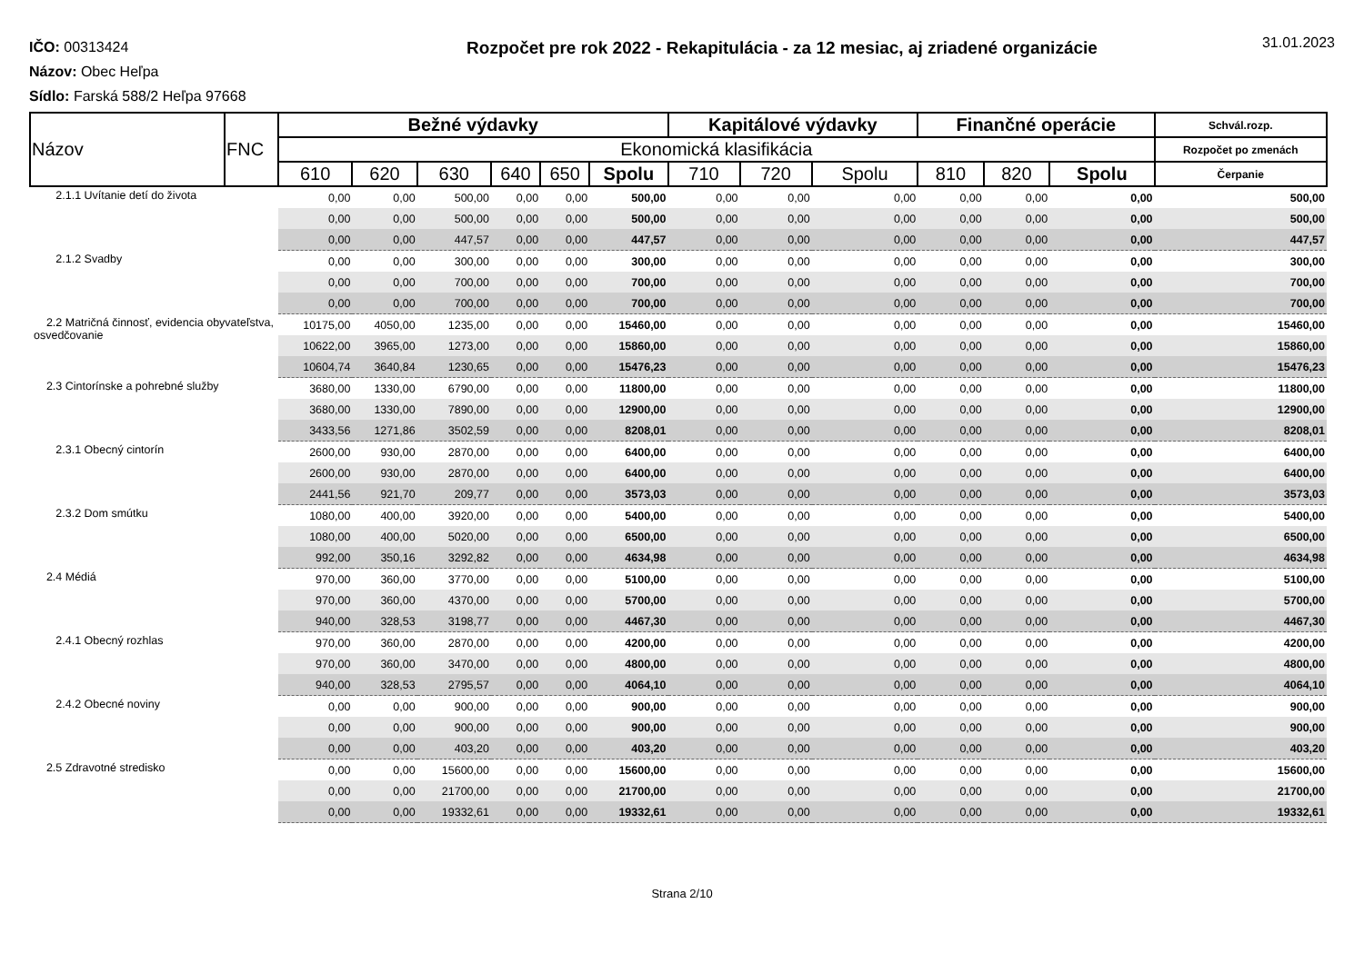IČO: 00313424
Názov: Obec Heľpa
Sídlo: Farská 588/2 Heľpa 97668
Rozpočet pre rok 2022 - Rekapitulácia - za 12 mesiac, aj zriadené organizácie
31.01.2023
| Názov | FNC | Bežné výdavky | | | | | | Kapitálové výdavky | | | Finančné operácie | | | Schvál.rozp. |
| --- | --- | --- | --- | --- | --- | --- | --- | --- | --- | --- | --- | --- | --- | --- |
| | | Ekonomická klasifikácia | | | | | | | | | | | | Rozpočet po zmenách |
| | | 610 | 620 | 630 | 640 | 650 | Spolu | 710 | 720 | Spolu | 810 | 820 | Spolu | Čerpanie |
| 2.1.1 Uvítanie detí do života | | 0,00 | 0,00 | 500,00 | 0,00 | 0,00 | 500,00 | 0,00 | 0,00 | 0,00 | 0,00 | 0,00 | 0,00 | 500,00 |
| | | 0,00 | 0,00 | 500,00 | 0,00 | 0,00 | 500,00 | 0,00 | 0,00 | 0,00 | 0,00 | 0,00 | 0,00 | 500,00 |
| | | 0,00 | 0,00 | 447,57 | 0,00 | 0,00 | 447,57 | 0,00 | 0,00 | 0,00 | 0,00 | 0,00 | 0,00 | 447,57 |
| 2.1.2 Svadby | | 0,00 | 0,00 | 300,00 | 0,00 | 0,00 | 300,00 | 0,00 | 0,00 | 0,00 | 0,00 | 0,00 | 0,00 | 300,00 |
| | | 0,00 | 0,00 | 700,00 | 0,00 | 0,00 | 700,00 | 0,00 | 0,00 | 0,00 | 0,00 | 0,00 | 0,00 | 700,00 |
| | | 0,00 | 0,00 | 700,00 | 0,00 | 0,00 | 700,00 | 0,00 | 0,00 | 0,00 | 0,00 | 0,00 | 0,00 | 700,00 |
| 2.2 Matričná činnosť, evidencia obyvateľstva, osvedčovanie | | 10175,00 | 4050,00 | 1235,00 | 0,00 | 0,00 | 15460,00 | 0,00 | 0,00 | 0,00 | 0,00 | 0,00 | 0,00 | 15460,00 |
| | | 10622,00 | 3965,00 | 1273,00 | 0,00 | 0,00 | 15860,00 | 0,00 | 0,00 | 0,00 | 0,00 | 0,00 | 0,00 | 15860,00 |
| | | 10604,74 | 3640,84 | 1230,65 | 0,00 | 0,00 | 15476,23 | 0,00 | 0,00 | 0,00 | 0,00 | 0,00 | 0,00 | 15476,23 |
| 2.3 Cintorínske a pohrebné služby | | 3680,00 | 1330,00 | 6790,00 | 0,00 | 0,00 | 11800,00 | 0,00 | 0,00 | 0,00 | 0,00 | 0,00 | 0,00 | 11800,00 |
| | | 3680,00 | 1330,00 | 7890,00 | 0,00 | 0,00 | 12900,00 | 0,00 | 0,00 | 0,00 | 0,00 | 0,00 | 0,00 | 12900,00 |
| | | 3433,56 | 1271,86 | 3502,59 | 0,00 | 0,00 | 8208,01 | 0,00 | 0,00 | 0,00 | 0,00 | 0,00 | 0,00 | 8208,01 |
| 2.3.1 Obecný cintorín | | 2600,00 | 930,00 | 2870,00 | 0,00 | 0,00 | 6400,00 | 0,00 | 0,00 | 0,00 | 0,00 | 0,00 | 0,00 | 6400,00 |
| | | 2600,00 | 930,00 | 2870,00 | 0,00 | 0,00 | 6400,00 | 0,00 | 0,00 | 0,00 | 0,00 | 0,00 | 0,00 | 6400,00 |
| | | 2441,56 | 921,70 | 209,77 | 0,00 | 0,00 | 3573,03 | 0,00 | 0,00 | 0,00 | 0,00 | 0,00 | 0,00 | 3573,03 |
| 2.3.2 Dom smútku | | 1080,00 | 400,00 | 3920,00 | 0,00 | 0,00 | 5400,00 | 0,00 | 0,00 | 0,00 | 0,00 | 0,00 | 0,00 | 5400,00 |
| | | 1080,00 | 400,00 | 5020,00 | 0,00 | 0,00 | 6500,00 | 0,00 | 0,00 | 0,00 | 0,00 | 0,00 | 0,00 | 6500,00 |
| | | 992,00 | 350,16 | 3292,82 | 0,00 | 0,00 | 4634,98 | 0,00 | 0,00 | 0,00 | 0,00 | 0,00 | 0,00 | 4634,98 |
| 2.4 Médiá | | 970,00 | 360,00 | 3770,00 | 0,00 | 0,00 | 5100,00 | 0,00 | 0,00 | 0,00 | 0,00 | 0,00 | 0,00 | 5100,00 |
| | | 970,00 | 360,00 | 4370,00 | 0,00 | 0,00 | 5700,00 | 0,00 | 0,00 | 0,00 | 0,00 | 0,00 | 0,00 | 5700,00 |
| | | 940,00 | 328,53 | 3198,77 | 0,00 | 0,00 | 4467,30 | 0,00 | 0,00 | 0,00 | 0,00 | 0,00 | 0,00 | 4467,30 |
| 2.4.1 Obecný rozhlas | | 970,00 | 360,00 | 2870,00 | 0,00 | 0,00 | 4200,00 | 0,00 | 0,00 | 0,00 | 0,00 | 0,00 | 0,00 | 4200,00 |
| | | 970,00 | 360,00 | 3470,00 | 0,00 | 0,00 | 4800,00 | 0,00 | 0,00 | 0,00 | 0,00 | 0,00 | 0,00 | 4800,00 |
| | | 940,00 | 328,53 | 2795,57 | 0,00 | 0,00 | 4064,10 | 0,00 | 0,00 | 0,00 | 0,00 | 0,00 | 0,00 | 4064,10 |
| 2.4.2 Obecné noviny | | 0,00 | 0,00 | 900,00 | 0,00 | 0,00 | 900,00 | 0,00 | 0,00 | 0,00 | 0,00 | 0,00 | 0,00 | 900,00 |
| | | 0,00 | 0,00 | 900,00 | 0,00 | 0,00 | 900,00 | 0,00 | 0,00 | 0,00 | 0,00 | 0,00 | 0,00 | 900,00 |
| | | 0,00 | 0,00 | 403,20 | 0,00 | 0,00 | 403,20 | 0,00 | 0,00 | 0,00 | 0,00 | 0,00 | 0,00 | 403,20 |
| 2.5 Zdravotné stredisko | | 0,00 | 0,00 | 15600,00 | 0,00 | 0,00 | 15600,00 | 0,00 | 0,00 | 0,00 | 0,00 | 0,00 | 0,00 | 15600,00 |
| | | 0,00 | 0,00 | 21700,00 | 0,00 | 0,00 | 21700,00 | 0,00 | 0,00 | 0,00 | 0,00 | 0,00 | 0,00 | 21700,00 |
| | | 0,00 | 0,00 | 19332,61 | 0,00 | 0,00 | 19332,61 | 0,00 | 0,00 | 0,00 | 0,00 | 0,00 | 0,00 | 19332,61 |
Strana 2/10